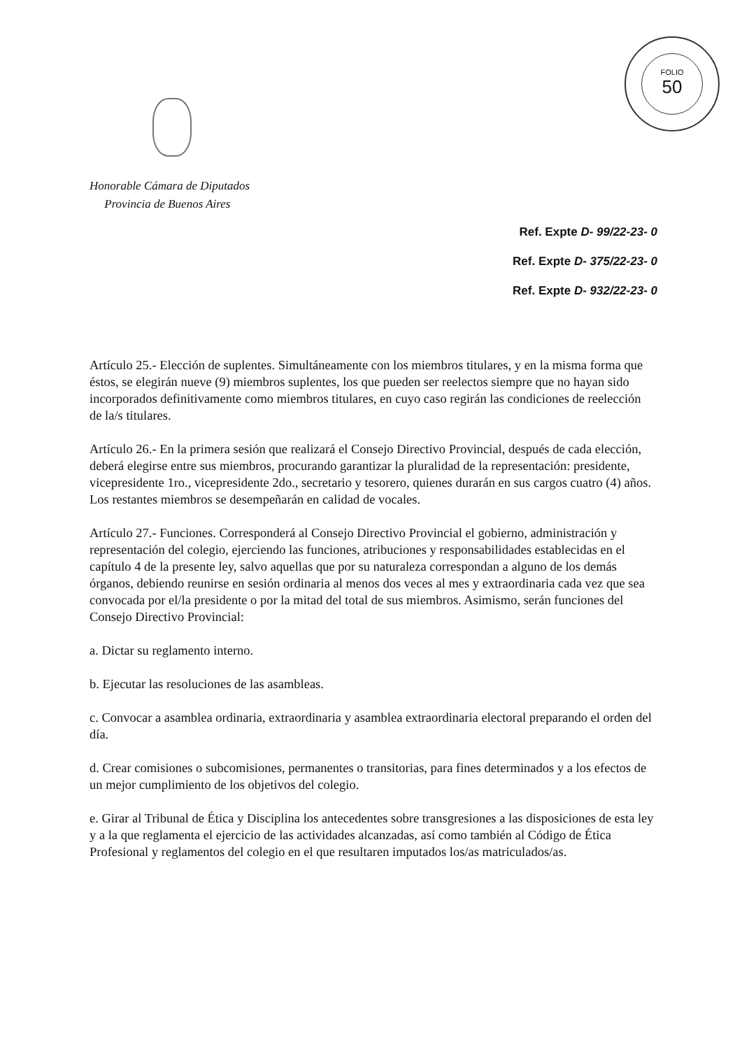FOLIO
50
Honorable Cámara de Diputados
Provincia de Buenos Aires
Ref. Expte D- 99/22-23- 0
Ref. Expte D- 375/22-23- 0
Ref. Expte D- 932/22-23- 0
Artículo 25.- Elección de suplentes. Simultáneamente con los miembros titulares, y en la misma forma que éstos, se elegirán nueve (9) miembros suplentes, los que pueden ser reelectos siempre que no hayan sido incorporados definitivamente como miembros titulares, en cuyo caso regirán las condiciones de reelección de la/s titulares.
Artículo 26.- En la primera sesión que realizará el Consejo Directivo Provincial, después de cada elección, deberá elegirse entre sus miembros, procurando garantizar la pluralidad de la representación: presidente, vicepresidente 1ro., vicepresidente 2do., secretario y tesorero, quienes durarán en sus cargos cuatro (4) años. Los restantes miembros se desempeñarán en calidad de vocales.
Artículo 27.- Funciones. Corresponderá al Consejo Directivo Provincial el gobierno, administración y representación del colegio, ejerciendo las funciones, atribuciones y responsabilidades establecidas en el capítulo 4 de la presente ley, salvo aquellas que por su naturaleza correspondan a alguno de los demás órganos, debiendo reunirse en sesión ordinaria al menos dos veces al mes y extraordinaria cada vez que sea convocada por el/la presidente o por la mitad del total de sus miembros. Asimismo, serán funciones del Consejo Directivo Provincial:
a. Dictar su reglamento interno.
b. Ejecutar las resoluciones de las asambleas.
c. Convocar a asamblea ordinaria, extraordinaria y asamblea extraordinaria electoral preparando el orden del día.
d. Crear comisiones o subcomisiones, permanentes o transitorias, para fines determinados y a los efectos de un mejor cumplimiento de los objetivos del colegio.
e. Girar al Tribunal de Ética y Disciplina los antecedentes sobre transgresiones a las disposiciones de esta ley y a la que reglamenta el ejercicio de las actividades alcanzadas, así como también al Código de Ética Profesional y reglamentos del colegio en el que resultaren imputados los/as matriculados/as.